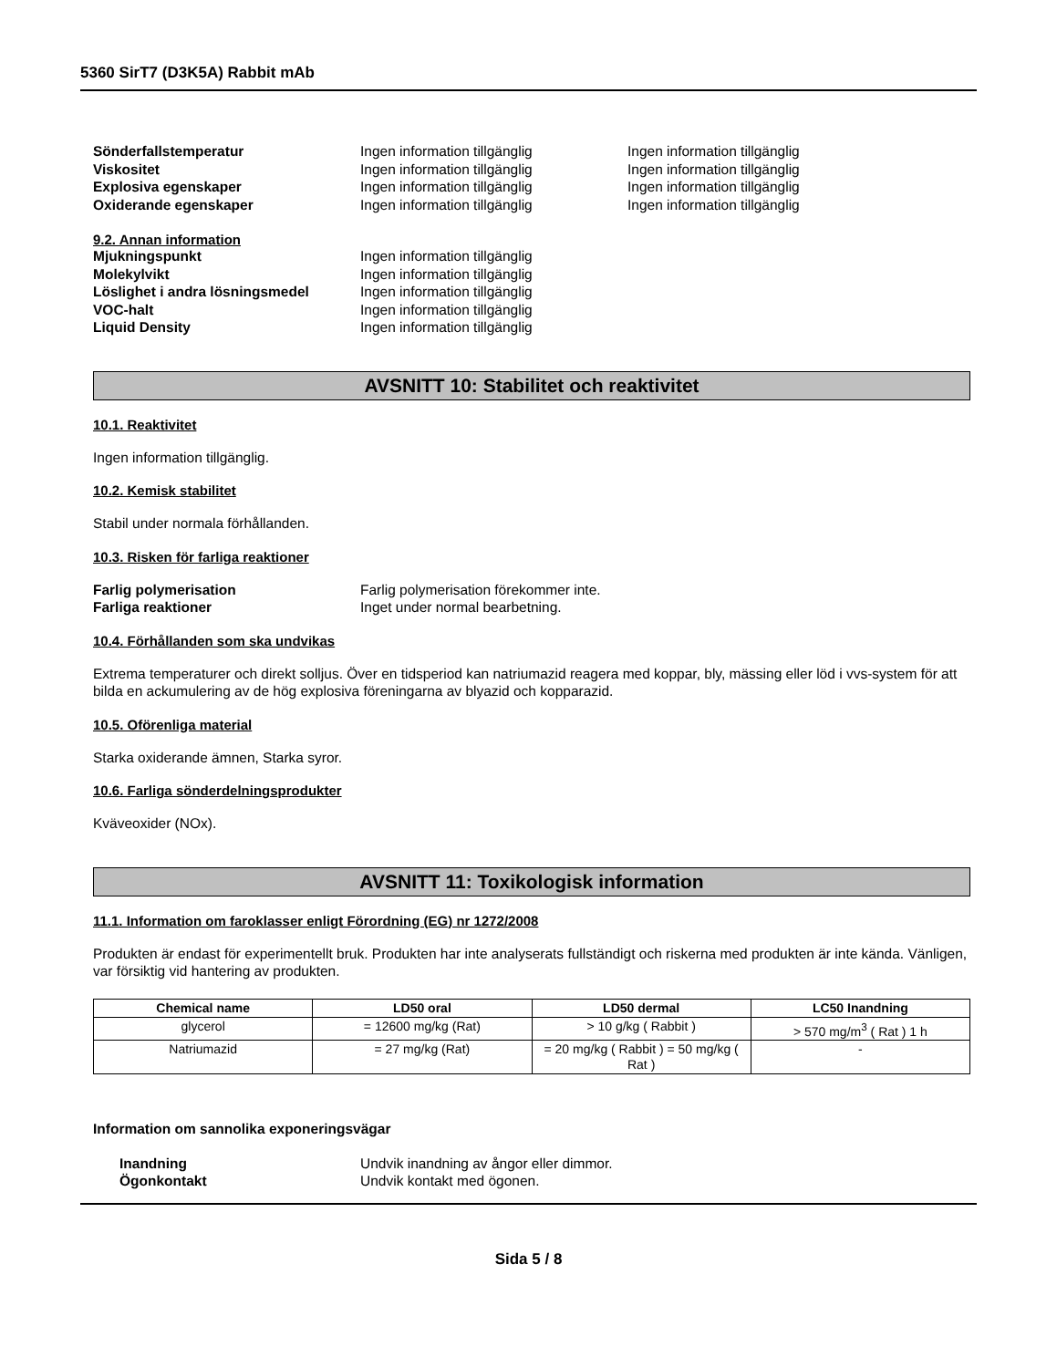5360 SirT7 (D3K5A) Rabbit mAb
Sönderfallstemperatur
Ingen information tillgänglig
Ingen information tillgänglig
Viskositet
Ingen information tillgänglig
Ingen information tillgänglig
Explosiva egenskaper
Ingen information tillgänglig
Ingen information tillgänglig
Oxiderande egenskaper
Ingen information tillgänglig
Ingen information tillgänglig
9.2. Annan information
Mjukningspunkt
Ingen information tillgänglig
Molekylvikt
Ingen information tillgänglig
Löslighet i andra lösningsmedel
Ingen information tillgänglig
VOC-halt
Ingen information tillgänglig
Liquid Density
Ingen information tillgänglig
AVSNITT 10: Stabilitet och reaktivitet
10.1. Reaktivitet
Ingen information tillgänglig.
10.2. Kemisk stabilitet
Stabil under normala förhållanden.
10.3. Risken för farliga reaktioner
Farlig polymerisation
Farlig polymerisation förekommer inte.
Farliga reaktioner
Inget under normal bearbetning.
10.4. Förhållanden som ska undvikas
Extrema temperaturer och direkt solljus. Över en tidsperiod kan natriumazid reagera med koppar, bly, mässing eller löd i vvs-system för att bilda en ackumulering av de hög explosiva föreningarna av blyazid och kopparazid.
10.5. Oförenliga material
Starka oxiderande ämnen, Starka syror.
10.6. Farliga sönderdelningsprodukter
Kväveoxider (NOx).
AVSNITT 11: Toxikologisk information
11.1. Information om faroklasser enligt Förordning (EG) nr 1272/2008
Produkten är endast för experimentellt bruk. Produkten har inte analyserats fullständigt och riskerna med produkten är inte kända. Vänligen, var försiktig vid hantering av produkten.
| Chemical name | LD50 oral | LD50 dermal | LC50 Inandning |
| --- | --- | --- | --- |
| glycerol | = 12600 mg/kg (Rat) | > 10 g/kg ( Rabbit ) | > 570 mg/m<sup>3</sup> ( Rat ) 1 h |
| Natriumazid | = 27 mg/kg (Rat) | = 20 mg/kg ( Rabbit ) = 50 mg/kg ( Rat ) | - |
Information om sannolika exponeringsvägar
Inandning
Undvik inandning av ångor eller dimmor.
Ögonkontakt
Undvik kontakt med ögonen.
Sida 5 / 8